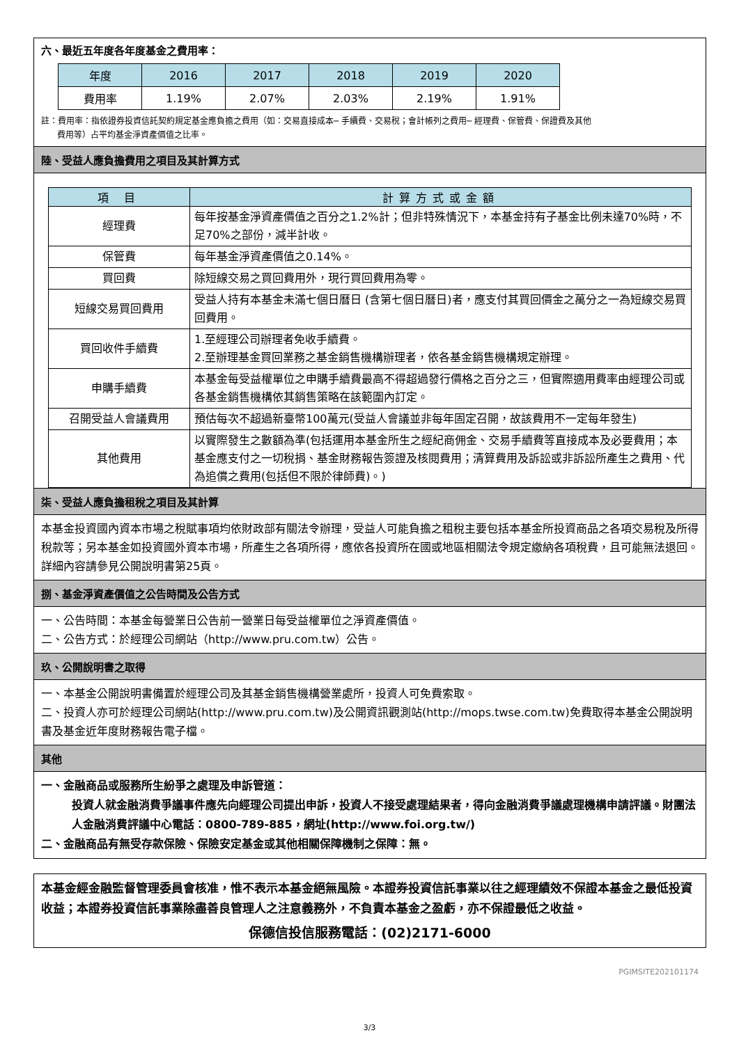六、最近五年度各年度基金之費用率：
| 年度 | 2016 | 2017 | 2018 | 2019 | 2020 |
| --- | --- | --- | --- | --- | --- |
| 費用率 | 1.19% | 2.07% | 2.03% | 2.19% | 1.91% |
註：費用率：指依證券投資信託契約規定基金應負擔之費用（如：交易直接成本─ 手續費、交易稅；會計帳列之費用─ 經理費、保管費、保證費及其他
費用等）占平均基金淨資產價值之比率。
陸、受益人應負擔費用之項目及其計算方式
| 項 目 | 計算方式或金額 |
| --- | --- |
| 經理費 | 每年按基金淨資產價值之百分之1.2%計；但非特殊情況下，本基金持有子基金比例未達70%時，不足70%之部份，減半計收。 |
| 保管費 | 每年基金淨資產價值之0.14%。 |
| 買回費 | 除短線交易之買回費用外，現行買回費用為零。 |
| 短線交易買回費用 | 受益人持有本基金未滿七個日曆日 (含第七個日曆日)者，應支付其買回價金之萬分之一為短線交易買回費用。 |
| 買回收件手續費 | 1.至經理公司辦理者免收手續費。 2.至辦理基金買回業務之基金銷售機構辦理者，依各基金銷售機構規定辦理。 |
| 申購手續費 | 本基金每受益權單位之申購手續費最高不得超過發行價格之百分之三，但實際適用費率由經理公司或各基金銷售機構依其銷售策略在該範圍內訂定。 |
| 召開受益人會議費用 | 預估每次不超過新臺幣100萬元(受益人會議並非每年固定召開，故該費用不一定每年發生) |
| 其他費用 | 以實際發生之數額為準(包括運用本基金所生之經紀商佣金、交易手續費等直接成本及必要費用；本基金應支付之一切稅捐、基金財務報告簽證及核閱費用；清算費用及訴訟或非訴訟所產生之費用、代為追償之費用(包括但不限於律師費)。) |
柒、受益人應負擔租稅之項目及其計算
本基金投資國內資本市場之稅賦事項均依財政部有關法令辦理，受益人可能負擔之租稅主要包括本基金所投資商品之各項交易稅及所得稅款等；另本基金如投資國外資本市場，所產生之各項所得，應依各投資所在國或地區相關法令規定繳納各項稅費，且可能無法退回。詳細內容請參見公開說明書第25頁。
捌、基金淨資產價值之公告時間及公告方式
一、公告時間：本基金每營業日公告前一營業日每受益權單位之淨資產價值。
二、公告方式：於經理公司網站（http://www.pru.com.tw）公告。
玖、公開說明書之取得
一、本基金公開說明書備置於經理公司及其基金銷售機構營業處所，投資人可免費索取。
二、投資人亦可於經理公司網站(http://www.pru.com.tw)及公開資訊觀測站(http://mops.twse.com.tw)免費取得本基金公開說明書及基金近年度財務報告電子檔。
其他
一、金融商品或服務所生紛爭之處理及申訴管道：
投資人就金融消費爭議事件應先向經理公司提出申訴，投資人不接受處理結果者，得向金融消費爭議處理機構申請評議。財團法人金融消費評議中心電話：0800-789-885，網址(http://www.foi.org.tw/)
二、金融商品有無受存款保險、保險安定基金或其他相關保障機制之保障：無。
本基金經金融監督管理委員會核准，惟不表示本基金絕無風險。本證券投資信託事業以往之經理績效不保證本基金之最低投資收益；本證券投資信託事業除盡善良管理人之注意義務外，不負責本基金之盈虧，亦不保證最低之收益。
保德信投信服務電話：(02)2171-6000
PGIMSITE202101174
3/3